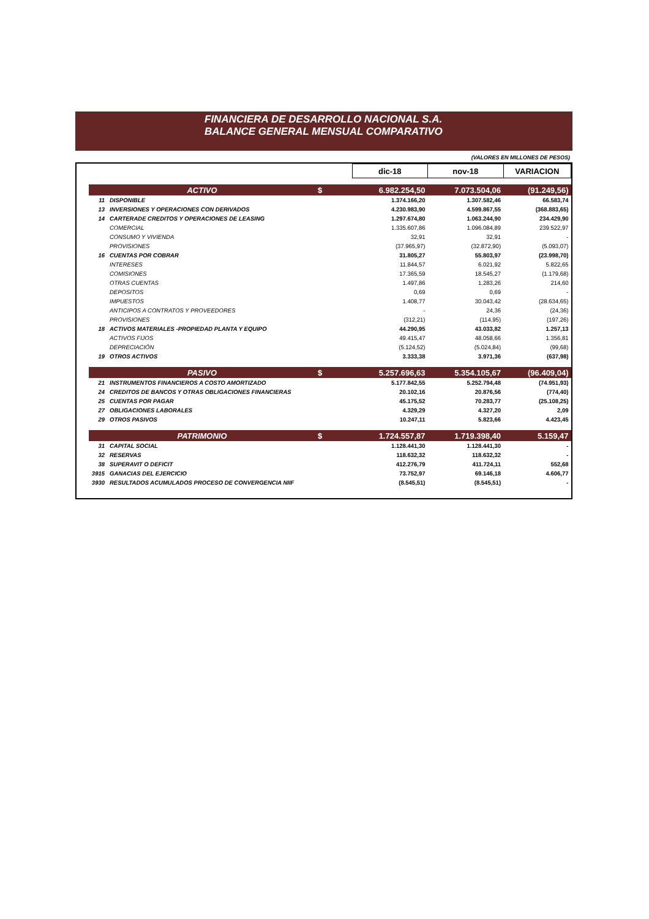FINANCIERA DE DESARROLLO NACIONAL S.A.
BALANCE GENERAL MENSUAL COMPARATIVO
(VALORES EN MILLONES DE PESOS)
| | | | | dic-18 | nov-18 | VARIACION |
| | ACTIVO | | $ | 6.982.254,50 | 7.073.504,06 | (91.249,56) |
| 11 | | DISPONIBLE | | 1.374.166,20 | 1.307.582,46 | 66.583,74 |
| 13 | | INVERSIONES Y OPERACIONES CON DERIVADOS | | 4.230.983,90 | 4.599.867,55 | (368.883,65) |
| 14 | | CARTERADE CREDITOS Y OPERACIONES DE LEASING | | 1.297.674,80 | 1.063.244,90 | 234.429,90 |
| | | COMERCIAL | | 1.335.607,86 | 1.096.084,89 | 239.522,97 |
| | | CONSUMO Y VIVIENDA | | 32,91 | 32,91 | - |
| | | PROVISIONES | | (37.965,97) | (32.872,90) | (5.093,07) |
| 16 | | CUENTAS POR COBRAR | | 31.805,27 | 55.803,97 | (23.998,70) |
| | | INTERESES | | 11.844,57 | 6.021,92 | 5.822,65 |
| | | COMISIONES | | 17.365,59 | 18.545,27 | (1.179,68) |
| | | OTRAS CUENTAS | | 1.497,86 | 1.283,26 | 214,60 |
| | | DEPOSITOS | | 0,69 | 0,69 | - |
| | | IMPUESTOS | | 1.408,77 | 30.043,42 | (28.634,65) |
| | | ANTICIPOS A CONTRATOS Y PROVEEDORES | | - | 24,36 | (24,36) |
| | | PROVISIONES | | (312,21) | (114,95) | (197,26) |
| 18 | | ACTIVOS MATERIALES -PROPIEDAD PLANTA Y EQUIPO | | 44.290,95 | 43.033,82 | 1.257,13 |
| | | ACTIVOS FIJOS | | 49.415,47 | 48.058,66 | 1.356,81 |
| | | DEPRECIACIÓN | | (5.124,52) | (5.024,84) | (99,68) |
| 19 | | OTROS ACTIVOS | | 3.333,38 | 3.971,36 | (637,98) |
| | PASIVO | | $ | 5.257.696,63 | 5.354.105,67 | (96.409,04) |
| 21 | | INSTRUMENTOS FINANCIEROS A COSTO AMORTIZADO | | 5.177.842,55 | 5.252.794,48 | (74.951,93) |
| 24 | | CREDITOS DE BANCOS Y OTRAS OBLIGACIONES FINANCIERAS | | 20.102,16 | 20.876,56 | (774,40) |
| 25 | | CUENTAS POR PAGAR | | 45.175,52 | 70.283,77 | (25.108,25) |
| 27 | | OBLIGACIONES LABORALES | | 4.329,29 | 4.327,20 | 2,09 |
| 29 | | OTROS PASIVOS | | 10.247,11 | 5.823,66 | 4.423,45 |
| | PATRIMONIO | | $ | 1.724.557,87 | 1.719.398,40 | 5.159,47 |
| 31 | | CAPITAL SOCIAL | | 1.128.441,30 | 1.128.441,30 | - |
| 32 | | RESERVAS | | 118.632,32 | 118.632,32 | - |
| 38 | | SUPERAVIT O DEFICIT | | 412.276,79 | 411.724,11 | 552,68 |
| 3915 | | GANACIAS DEL EJERCICIO | | 73.752,97 | 69.146,18 | 4.606,77 |
| 3930 | | RESULTADOS ACUMULADOS PROCESO DE CONVERGENCIA NIIF | | (8.545,51) | (8.545,51) | - |